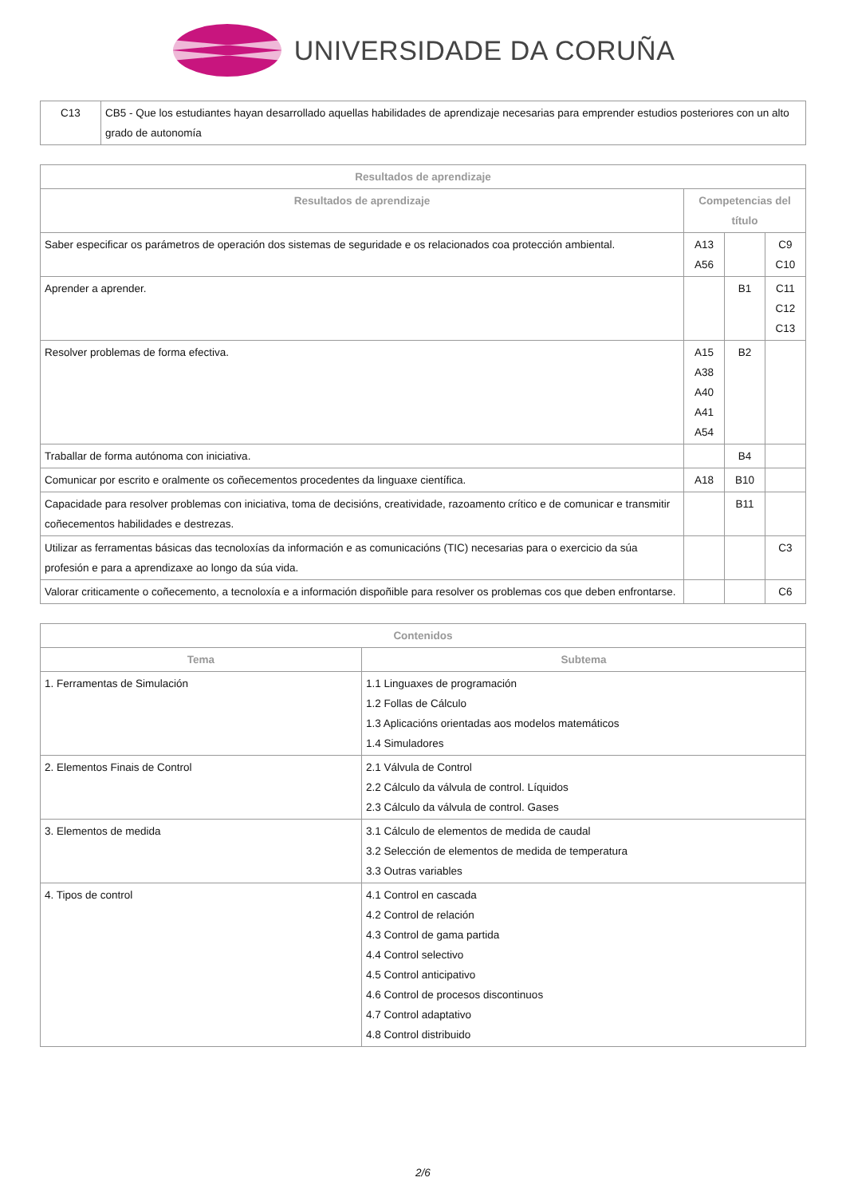UNIVERSIDADE DA CORUÑA
| C13 | CB5 - Que los estudiantes hayan desarrollado aquellas habilidades de aprendizaje necesarias para emprender estudios posteriores con un alto grado de autonomía |
| Resultados de aprendizaje | | | |
| --- | --- | --- | --- |
| Resultados de aprendizaje | Competencias del título | | |
| Saber especificar os parámetros de operación dos sistemas de seguridade e os relacionados coa protección ambiental. | A13 A56 | | C9 C10 |
| Aprender a aprender. | | B1 | C11 C12 C13 |
| Resolver problemas de forma efectiva. | A15 A38 A40 A41 A54 | B2 | |
| Traballar de forma autónoma con iniciativa. | | B4 | |
| Comunicar por escrito e oralmente os coñecementos procedentes da linguaxe científica. | A18 | B10 | |
| Capacidade para resolver problemas con iniciativa, toma de decisións, creatividade, razoamento crítico e de comunicar e transmitir coñecementos habilidades e destrezas. | | B11 | |
| Utilizar as ferramentas básicas das tecnoloxías da información e as comunicacións (TIC) necesarias para o exercicio da súa profesión e para a aprendizaxe ao longo da súa vida. | | | C3 |
| Valorar criticamente o coñecemento, a tecnoloxía e a información dispoñible para resolver os problemas cos que deben enfrontarse. | | | C6 |
| Contenidos | |
| --- | --- |
| Tema | Subtema |
| 1. Ferramentas de Simulación | 1.1 Linguaxes de programación 1.2 Follas de Cálculo 1.3 Aplicacións orientadas aos modelos matemáticos 1.4 Simuladores |
| 2. Elementos Finais de Control | 2.1 Válvula de Control 2.2 Cálculo da válvula de control. Líquidos 2.3 Cálculo da válvula de control. Gases |
| 3. Elementos de medida | 3.1 Cálculo de elementos de medida de caudal 3.2 Selección de elementos de medida de temperatura 3.3 Outras variables |
| 4. Tipos de control | 4.1 Control en cascada 4.2 Control de relación 4.3 Control de gama partida 4.4 Control selectivo 4.5 Control anticipativo 4.6 Control de procesos discontinuos 4.7 Control adaptativo 4.8 Control distribuido |
2/6